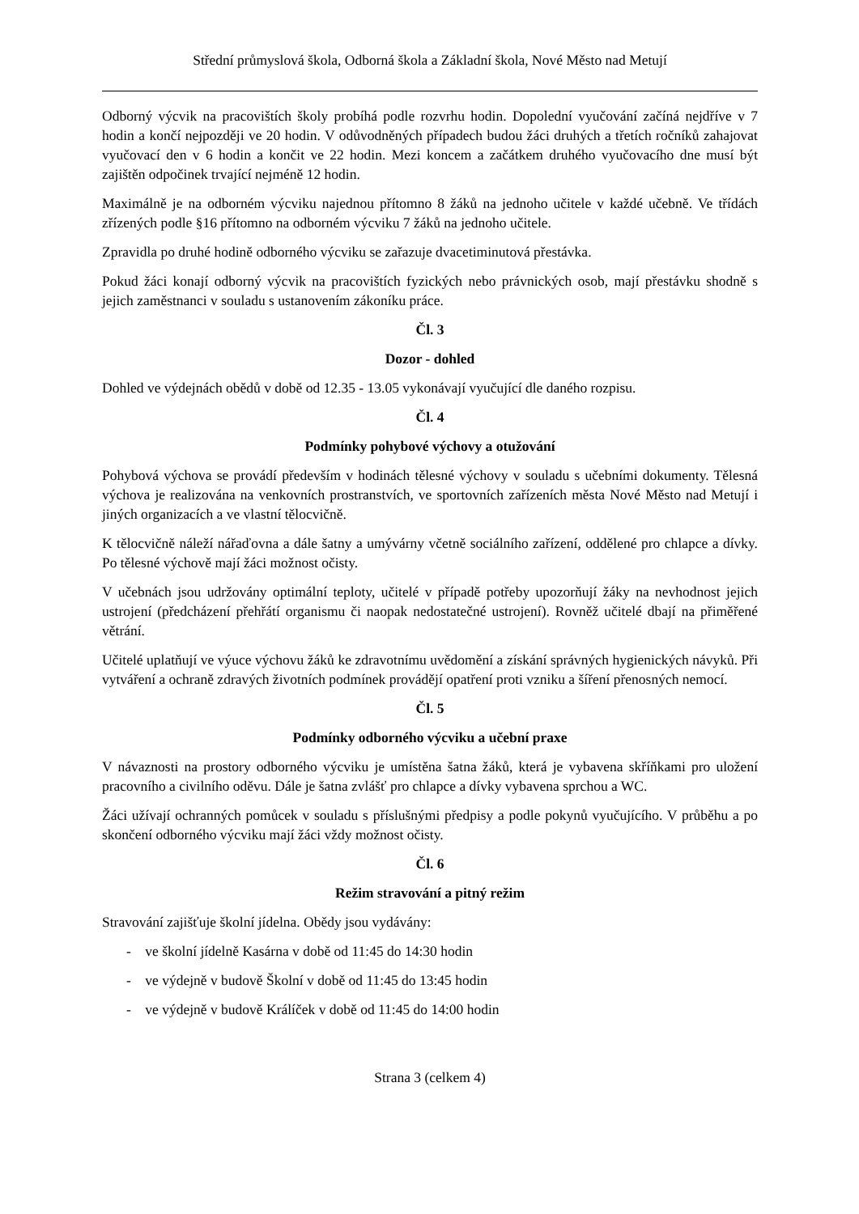Střední průmyslová škola, Odborná škola a Základní škola, Nové Město nad Metují
Odborný výcvik na pracovištích školy probíhá podle rozvrhu hodin. Dopolední vyučování začíná nejdříve v 7 hodin a končí nejpozději ve 20 hodin. V odůvodněných případech budou žáci druhých a třetích ročníků zahajovat vyučovací den v 6 hodin a končit ve 22 hodin. Mezi koncem a začátkem druhého vyučovacího dne musí být zajištěn odpočinek trvající nejméně 12 hodin.
Maximálně je na odborném výcviku najednou přítomno 8 žáků na jednoho učitele v každé učebně. Ve třídách zřízených podle §16 přítomno na odborném výcviku 7 žáků na jednoho učitele.
Zpravidla po druhé hodině odborného výcviku se zařazuje dvacetiminutová přestávka.
Pokud žáci konají odborný výcvik na pracovištích fyzických nebo právnických osob, mají přestávku shodně s jejich zaměstnanci v souladu s ustanovením zákoníku práce.
Čl. 3
Dozor - dohled
Dohled ve výdejnách obědů v době od 12.35 - 13.05 vykonávají vyučující dle daného rozpisu.
Čl. 4
Podmínky pohybové výchovy a otužování
Pohybová výchova se provádí především v hodinách tělesné výchovy v souladu s učebními dokumenty. Tělesná výchova je realizována na venkovních prostranstvích, ve sportovních zařízeních města Nové Město nad Metují i jiných organizacích a ve vlastní tělocvičně.
K tělocvičně náleží nářaďovna a dále šatny a umývárny včetně sociálního zařízení, oddělené pro chlapce a dívky. Po tělesné výchově mají žáci možnost očisty.
V učebnách jsou udržovány optimální teploty, učitelé v případě potřeby upozorňují žáky na nevhodnost jejich ustrojení (předcházení přehřátí organismu či naopak nedostatečné ustrojení). Rovněž učitelé dbají na přiměřené větrání.
Učitelé uplatňují ve výuce výchovu žáků ke zdravotnímu uvědomění a získání správných hygienických návyků. Při vytváření a ochraně zdravých životních podmínek provádějí opatření proti vzniku a šíření přenosných nemocí.
Čl. 5
Podmínky odborného výcviku a učební praxe
V návaznosti na prostory odborného výcviku je umístěna šatna žáků, která je vybavena skříňkami pro uložení pracovního a civilního oděvu. Dále je šatna zvlášť pro chlapce a dívky vybavena sprchou a WC.
Žáci užívají ochranných pomůcek v souladu s příslušnými předpisy a podle pokynů vyučujícího. V průběhu a po skončení odborného výcviku mají žáci vždy možnost očisty.
Čl. 6
Režim stravování a pitný režim
Stravování zajišťuje školní jídelna. Obědy jsou vydávány:
- ve školní jídelně Kasárna v době od 11:45 do 14:30 hodin
- ve výdejně v budově Školní v době od 11:45 do 13:45 hodin
- ve výdejně v budově Králíček v době od 11:45 do 14:00 hodin
Strana 3 (celkem 4)